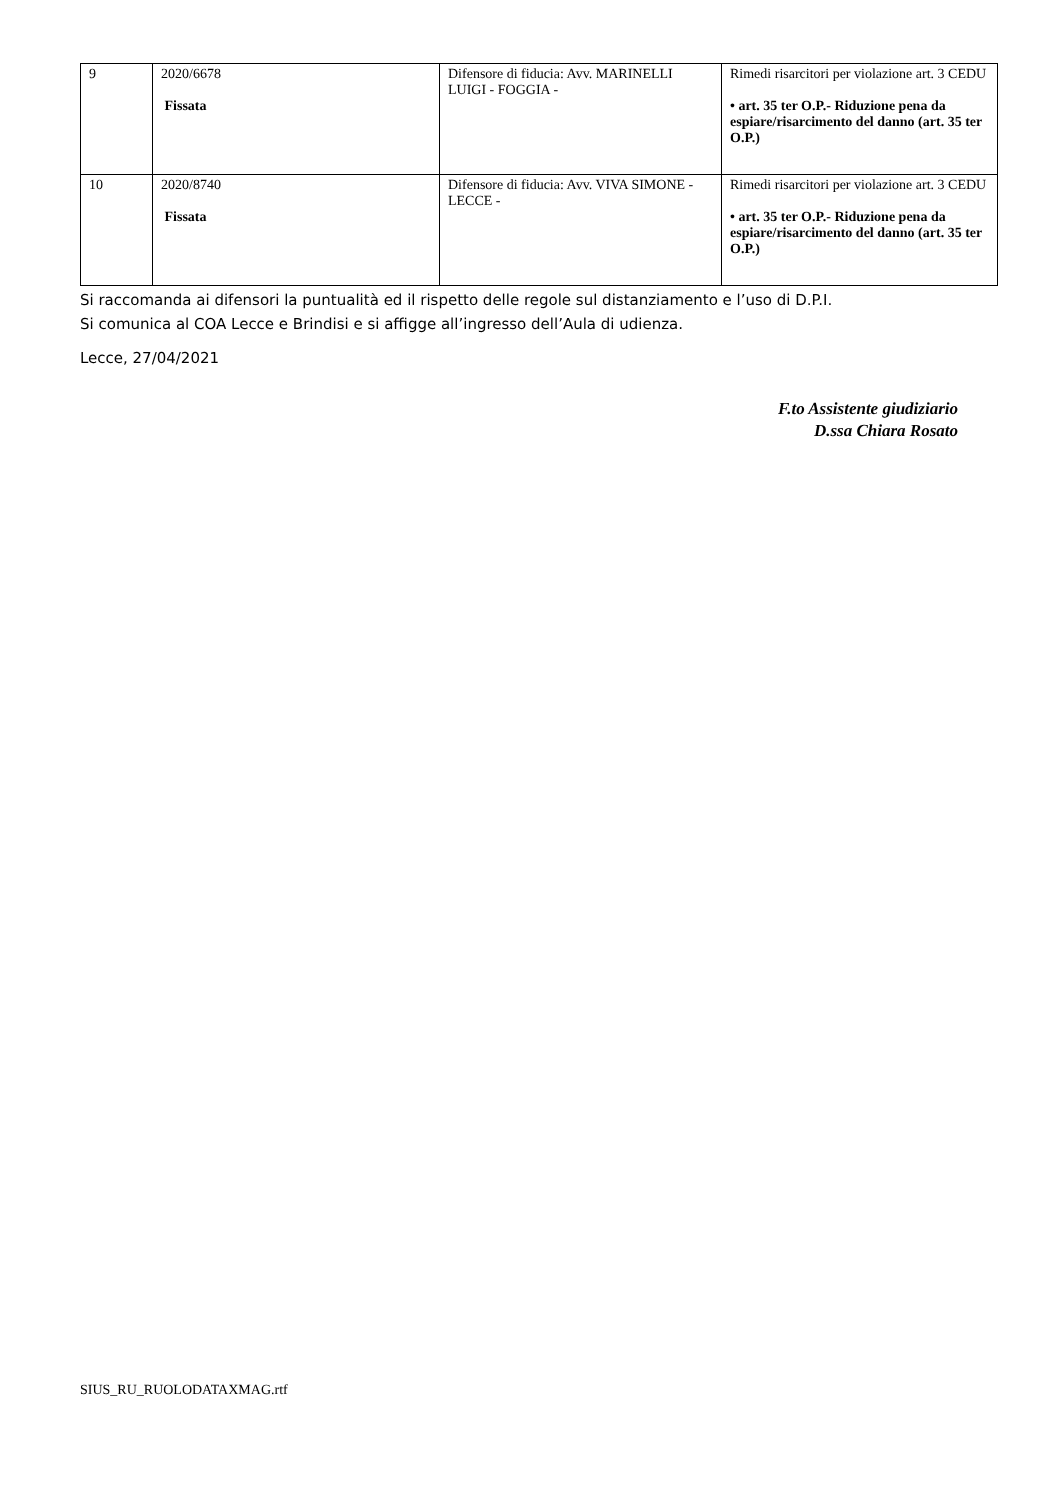| 9 | 2020/6678 Fissata | Difensore di fiducia: Avv. MARINELLI LUIGI - FOGGIA - | Rimedi risarcitori per violazione art. 3 CEDU • art. 35 ter O.P.- Riduzione pena da espiare/risarcimento del danno (art. 35 ter O.P.) |
| 10 | 2020/8740 Fissata | Difensore di fiducia: Avv. VIVA SIMONE - LECCE - | Rimedi risarcitori per violazione art. 3 CEDU • art. 35 ter O.P.- Riduzione pena da espiare/risarcimento del danno (art. 35 ter O.P.) |
Si raccomanda ai difensori la puntualità ed il rispetto delle regole sul distanziamento e l’uso di D.P.I.
Si comunica al COA Lecce e Brindisi e si affigge all’ingresso dell’Aula di udienza.
Lecce, 27/04/2021
F.to Assistente giudiziario
D.ssa Chiara Rosato
SIUS_RU_RUOLODATAXMAG.rtf